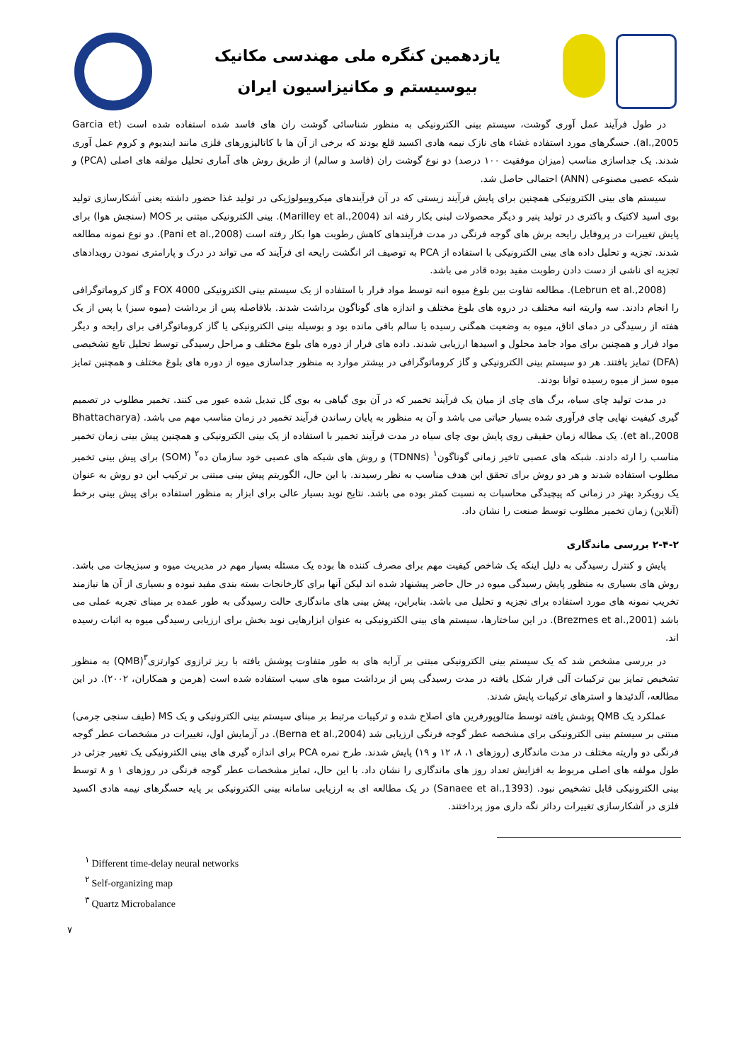یازدهمین کنگره ملی مهندسی مکانیک
بیوسیستم و مکانیزاسیون ایران
در طول فرآیند عمل آوری گوشت، سیستم بینی الکترونیکی به منظور شناسائی گوشت ران های فاسد شده استفاده شده است (Garcia et al.,2005). حسگرهای مورد استفاده غشاء های نازک نیمه هادی اکسید قلع بودند که برخی از آن ها با کاتالیزورهای فلزی مانند ایندیوم و کروم عمل آوری شدند. یک جداسازی مناسب (میزان موفقیت ۱۰۰ درصد) دو نوع گوشت ران (فاسد و سالم) از طریق روش های آماری تحلیل مولفه های اصلی (PCA) و شبکه عصبی مصنوعی (ANN) احتمالی حاصل شد.
سیستم های بینی الکترونیکی همچنین برای پایش فرآیند زیستی که در آن فرآیندهای میکروبیولوژیکی در تولید غذا حضور داشته یعنی آشکارسازی تولید بوی اسید لاکتیک و باکتری در تولید پنیر و دیگر محصولات لبنی بکار رفته اند (Marilley et al.,2004). بینی الکترونیکی مبتنی بر MOS (سنجش هوا) برای پایش تغییرات در پروفایل رایحه برش های گوجه فرنگی در مدت فرآیندهای کاهش رطوبت هوا بکار رفته است (Pani et al.,2008). دو نوع نمونه مطالعه شدند. تجزیه و تحلیل داده های بینی الکترونیکی با استفاده از PCA به توصیف اثر انگشت رایحه ای فرآیند که می تواند در درک و پارامتری نمودن رویدادهای تجزیه ای ناشی از دست دادن رطوبت مفید بوده قادر می باشد.
(Lebrun et al.,2008). مطالعه تفاوت بین بلوغ میوه انبه توسط مواد فرار با استفاده از یک سیستم بینی الکترونیکی FOX 4000 و گاز کروماتوگرافی را انجام دادند. سه واریته انبه مختلف در دروه های بلوغ مختلف و اندازه های گوناگون برداشت شدند. بلافاصله پس از برداشت (میوه سبز) یا پس از یک هفته از رسیدگی در دمای اتاق، میوه به وضعیت همگنی رسیده یا سالم باقی مانده بود و بوسیله بینی الکترونیکی یا گاز کروماتوگرافی برای رایحه و دیگر مواد فرار و همچنین برای مواد جامد محلول و اسیدها ارزیابی شدند. داده های فرار از دوره های بلوع مختلف و مراحل رسیدگی توسط تحلیل تابع تشخیصی (DFA) تمایز یافتند. هر دو سیستم بینی الکترونیکی و گاز کروماتوگرافی در بیشتر موارد به منظور جداسازی میوه از دوره های بلوغ مختلف و همچنین تمایز میوه سبز از میوه رسیده توانا بودند.
در مدت تولید چای سیاه، برگ های چای از میان یک فرآیند تخمیر که در آن بوی گیاهی به بوی گل تبدیل شده عبور می کنند. تخمیر مطلوب در تصمیم گیری کیفیت نهایی چای فرآوری شده بسیار حیاتی می باشد و آن به منظور به پایان رساندن فرآیند تخمیر در زمان مناسب مهم می باشد. (Bhattacharya et al.,2008). یک مطاله زمان حقیقی روی پایش بوی چای سیاه در مدت فرآیند تخمیر با استفاده از یک بینی الکترونیکی و همچنین پیش بینی زمان تخمیر مناسب را ارئه دادند. شبکه های عصبی تاخیر زمانی گوناگون<sup>۱</sup> (TDNNs) و روش های شبکه های عصبی خود سازمان ده<sup>۲</sup> (SOM) برای پیش بینی تخمیر مطلوب استفاده شدند و هر دو روش برای تحقق این هدف مناسب به نظر رسیدند. با این حال، الگوریتم پیش بینی مبتنی بر ترکیب این دو روش به عنوان یک رویکرد بهتر در زمانی که پیچیدگی محاسبات به نسبت کمتر بوده می باشد. نتایج نوید بسیار عالی برای ابزار به منظور استفاده برای پیش بینی برخط (آنلاین) زمان تخمیر مطلوب توسط صنعت را نشان داد.
۲-۴-۲ بررسی ماندگاری
پایش و کنترل رسیدگی به دلیل اینکه یک شاخص کیفیت مهم برای مصرف کننده ها بوده یک مسئله بسیار مهم در مدیریت میوه و سبزیجات می باشد. روش های بسیاری به منظور پایش رسیدگی میوه در حال حاضر پیشنهاد شده اند لیکن آنها برای کارخانجات بسته بندی مفید نبوده و بسیاری از آن ها نیازمند تخریب نمونه های مورد استفاده برای تجزیه و تحلیل می باشد. بنابراین، پیش بینی های ماندگاری حالت رسیدگی به طور عمده بر مبنای تجربه عملی می باشد (Brezmes et al.,2001). در این ساختارها، سیستم های بینی الکترونیکی به عنوان ابزارهایی نوید بخش برای ارزیابی رسیدگی میوه به اثبات رسیده اند.
در بررسی مشخص شد که یک سیستم بینی الکترونیکی مبتنی بر آرایه های به طور متفاوت پوشش یافته با ریز ترازوی کوارتزی<sup>۳</sup>(QMB) به منظور تشخیص تمایز بین ترکیبات آلی فرار شکل یافته در مدت رسیدگی پس از برداشت میوه های سیب استفاده شده است (هرمن و همکاران، ۲۰۰۲). در این مطالعه، آلدئیدها و استرهای ترکیبات پایش شدند.
عملکرد یک QMB پوشش یافته توسط متالوپورفرین های اصلاح شده و ترکیبات مرتبط بر مبنای سیستم بینی الکترونیکی و یک MS (طیف سنجی جرمی) مبتنی بر سیستم بینی الکترونیکی برای مشخصه عطر گوجه فرنگی ارزیابی شد (Berna et al.,2004). در آزمایش اول، تغییرات در مشخصات عطر گوجه فرنگی دو واریته مختلف در مدت ماندگاری (روزهای ۱، ۸، ۱۲ و ۱۹) پایش شدند. طرح نمره PCA برای اندازه گیری های بینی الکترونیکی یک تغییر جزئی در طول مولفه های اصلی مربوط به افزایش تعداد روز های ماندگاری را نشان داد. با این حال، تمایز مشخصات عطر گوجه فرنگی در روزهای ۱ و ۸ توسط بینی الکترونیکی قابل تشخیص نبود. (Sanaee et al.,1393) در یک مطالعه ای به ارزیابی سامانه بینی الکترونیکی بر پایه حسگرهای نیمه هادی اکسید فلزی در آشکارسازی تغییرات رداثر نگه داری موز پرداختند.
<sup>۱</sup> Different time-delay neural networks
<sup>۲</sup> Self-organizing map
<sup>۳</sup> Quartz Microbalance
۷